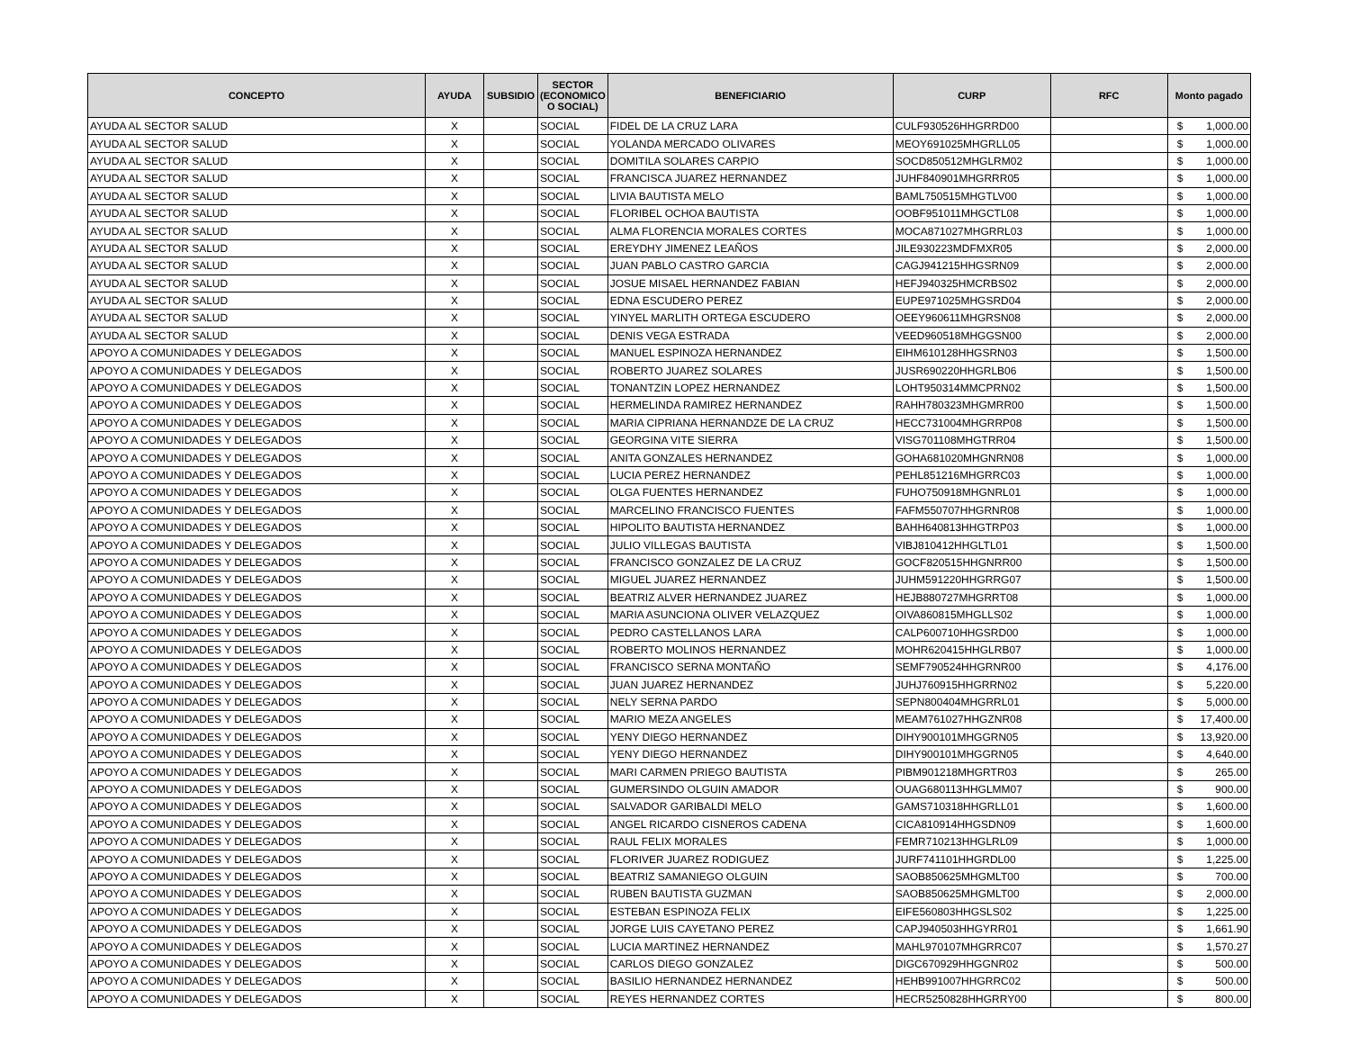| CONCEPTO | AYUDA | SUBSIDIO | SECTOR (ECONOMICO O SOCIAL) | BENEFICIARIO | CURP | RFC | Monto pagado |
| --- | --- | --- | --- | --- | --- | --- | --- |
| AYUDA AL SECTOR SALUD | X | | SOCIAL | FIDEL DE LA CRUZ LARA | CULF930526HHGRRD00 | | $ 1,000.00 |
| AYUDA AL SECTOR SALUD | X | | SOCIAL | YOLANDA MERCADO OLIVARES | MEOY691025MHGRLL05 | | $ 1,000.00 |
| AYUDA AL SECTOR SALUD | X | | SOCIAL | DOMITILA SOLARES CARPIO | SOCD850512MHGLRM02 | | $ 1,000.00 |
| AYUDA AL SECTOR SALUD | X | | SOCIAL | FRANCISCA JUAREZ HERNANDEZ | JUHF840901MHGRRR05 | | $ 1,000.00 |
| AYUDA AL SECTOR SALUD | X | | SOCIAL | LIVIA BAUTISTA MELO | BAML750515MHGTLV00 | | $ 1,000.00 |
| AYUDA AL SECTOR SALUD | X | | SOCIAL | FLORIBEL OCHOA BAUTISTA | OOBF951011MHGCTL08 | | $ 1,000.00 |
| AYUDA AL SECTOR SALUD | X | | SOCIAL | ALMA FLORENCIA MORALES CORTES | MOCA871027MHGRRL03 | | $ 1,000.00 |
| AYUDA AL SECTOR SALUD | X | | SOCIAL | EREYDHY JIMENEZ LEAÑOS | JILE930223MDFMXR05 | | $ 2,000.00 |
| AYUDA AL SECTOR SALUD | X | | SOCIAL | JUAN PABLO CASTRO GARCIA | CAGJ941215HHGSRN09 | | $ 2,000.00 |
| AYUDA AL SECTOR SALUD | X | | SOCIAL | JOSUE MISAEL HERNANDEZ FABIAN | HEFJ940325HMCRBS02 | | $ 2,000.00 |
| AYUDA AL SECTOR SALUD | X | | SOCIAL | EDNA ESCUDERO PEREZ | EUPE971025MHGSRD04 | | $ 2,000.00 |
| AYUDA AL SECTOR SALUD | X | | SOCIAL | YINYEL MARLITH ORTEGA ESCUDERO | OEEY960611MHGRSN08 | | $ 2,000.00 |
| AYUDA AL SECTOR SALUD | X | | SOCIAL | DENIS VEGA ESTRADA | VEED960518MHGGSN00 | | $ 2,000.00 |
| APOYO A COMUNIDADES Y DELEGADOS | X | | SOCIAL | MANUEL ESPINOZA HERNANDEZ | EIHM610128HHGSRN03 | | $ 1,500.00 |
| APOYO A COMUNIDADES Y DELEGADOS | X | | SOCIAL | ROBERTO JUAREZ SOLARES | JUSR690220HHGRLB06 | | $ 1,500.00 |
| APOYO A COMUNIDADES Y DELEGADOS | X | | SOCIAL | TONANTZIN LOPEZ HERNANDEZ | LOHT950314MMCPRN02 | | $ 1,500.00 |
| APOYO A COMUNIDADES Y DELEGADOS | X | | SOCIAL | HERMELINDA RAMIREZ HERNANDEZ | RAHH780323MHGMRR00 | | $ 1,500.00 |
| APOYO A COMUNIDADES Y DELEGADOS | X | | SOCIAL | MARIA CIPRIANA HERNANDZE DE LA CRUZ | HECC731004MHGRRP08 | | $ 1,500.00 |
| APOYO A COMUNIDADES Y DELEGADOS | X | | SOCIAL | GEORGINA VITE SIERRA | VISG701108MHGTRR04 | | $ 1,500.00 |
| APOYO A COMUNIDADES Y DELEGADOS | X | | SOCIAL | ANITA GONZALES HERNANDEZ | GOHA681020MHGNRN08 | | $ 1,000.00 |
| APOYO A COMUNIDADES Y DELEGADOS | X | | SOCIAL | LUCIA PEREZ HERNANDEZ | PEHL851216MHGRRC03 | | $ 1,000.00 |
| APOYO A COMUNIDADES Y DELEGADOS | X | | SOCIAL | OLGA FUENTES HERNANDEZ | FUHO750918MHGNRL01 | | $ 1,000.00 |
| APOYO A COMUNIDADES Y DELEGADOS | X | | SOCIAL | MARCELINO FRANCISCO FUENTES | FAFM550707HHGRNR08 | | $ 1,000.00 |
| APOYO A COMUNIDADES Y DELEGADOS | X | | SOCIAL | HIPOLITO BAUTISTA HERNANDEZ | BAHH640813HHGTRP03 | | $ 1,000.00 |
| APOYO A COMUNIDADES Y DELEGADOS | X | | SOCIAL | JULIO VILLEGAS BAUTISTA | VIBJ810412HHGLTL01 | | $ 1,500.00 |
| APOYO A COMUNIDADES Y DELEGADOS | X | | SOCIAL | FRANCISCO GONZALEZ DE LA CRUZ | GOCF820515HHGNRR00 | | $ 1,500.00 |
| APOYO A COMUNIDADES Y DELEGADOS | X | | SOCIAL | MIGUEL JUAREZ HERNANDEZ | JUHM591220HHGRRG07 | | $ 1,500.00 |
| APOYO A COMUNIDADES Y DELEGADOS | X | | SOCIAL | BEATRIZ ALVER HERNANDEZ JUAREZ | HEJB880727MHGRRT08 | | $ 1,000.00 |
| APOYO A COMUNIDADES Y DELEGADOS | X | | SOCIAL | MARIA ASUNCIONA OLIVER VELAZQUEZ | OIVA860815MHGLLS02 | | $ 1,000.00 |
| APOYO A COMUNIDADES Y DELEGADOS | X | | SOCIAL | PEDRO CASTELLANOS LARA | CALP600710HHGSRD00 | | $ 1,000.00 |
| APOYO A COMUNIDADES Y DELEGADOS | X | | SOCIAL | ROBERTO MOLINOS HERNANDEZ | MOHR620415HHGLRB07 | | $ 1,000.00 |
| APOYO A COMUNIDADES Y DELEGADOS | X | | SOCIAL | FRANCISCO SERNA MONTAÑO | SEMF790524HHGRNR00 | | $ 4,176.00 |
| APOYO A COMUNIDADES Y DELEGADOS | X | | SOCIAL | JUAN JUAREZ HERNANDEZ | JUHJ760915HHGRRN02 | | $ 5,220.00 |
| APOYO A COMUNIDADES Y DELEGADOS | X | | SOCIAL | NELY SERNA PARDO | SEPN800404MHGRRL01 | | $ 5,000.00 |
| APOYO A COMUNIDADES Y DELEGADOS | X | | SOCIAL | MARIO MEZA ANGELES | MEAM761027HHGZNR08 | | $ 17,400.00 |
| APOYO A COMUNIDADES Y DELEGADOS | X | | SOCIAL | YENY DIEGO HERNANDEZ | DIHY900101MHGGRN05 | | $ 13,920.00 |
| APOYO A COMUNIDADES Y DELEGADOS | X | | SOCIAL | YENY DIEGO HERNANDEZ | DIHY900101MHGGRN05 | | $ 4,640.00 |
| APOYO A COMUNIDADES Y DELEGADOS | X | | SOCIAL | MARI CARMEN PRIEGO BAUTISTA | PIBM901218MHGRTR03 | | $ 265.00 |
| APOYO A COMUNIDADES Y DELEGADOS | X | | SOCIAL | GUMERSINDO OLGUIN AMADOR | OUAG680113HHGLMM07 | | $ 900.00 |
| APOYO A COMUNIDADES Y DELEGADOS | X | | SOCIAL | SALVADOR GARIBALDI MELO | GAMS710318HHGRLL01 | | $ 1,600.00 |
| APOYO A COMUNIDADES Y DELEGADOS | X | | SOCIAL | ANGEL RICARDO CISNEROS CADENA | CICA810914HHGSDN09 | | $ 1,600.00 |
| APOYO A COMUNIDADES Y DELEGADOS | X | | SOCIAL | RAUL FELIX MORALES | FEMR710213HHGLRL09 | | $ 1,000.00 |
| APOYO A COMUNIDADES Y DELEGADOS | X | | SOCIAL | FLORIVER JUAREZ RODIGUEZ | JURF741101HHGRDL00 | | $ 1,225.00 |
| APOYO A COMUNIDADES Y DELEGADOS | X | | SOCIAL | BEATRIZ SAMANIEGO OLGUIN | SAOB850625MHGMLT00 | | $ 700.00 |
| APOYO A COMUNIDADES Y DELEGADOS | X | | SOCIAL | RUBEN BAUTISTA GUZMAN | SAOB850625MHGMLT00 | | $ 2,000.00 |
| APOYO A COMUNIDADES Y DELEGADOS | X | | SOCIAL | ESTEBAN ESPINOZA FELIX | EIFE560803HHGSLS02 | | $ 1,225.00 |
| APOYO A COMUNIDADES Y DELEGADOS | X | | SOCIAL | JORGE LUIS CAYETANO PEREZ | CAPJ940503HHGYRR01 | | $ 1,661.90 |
| APOYO A COMUNIDADES Y DELEGADOS | X | | SOCIAL | LUCIA MARTINEZ HERNANDEZ | MAHL970107MHGRRC07 | | $ 1,570.27 |
| APOYO A COMUNIDADES Y DELEGADOS | X | | SOCIAL | CARLOS DIEGO GONZALEZ | DIGC670929HHGGNR02 | | $ 500.00 |
| APOYO A COMUNIDADES Y DELEGADOS | X | | SOCIAL | BASILIO HERNANDEZ HERNANDEZ | HEHB991007HHGRRC02 | | $ 500.00 |
| APOYO A COMUNIDADES Y DELEGADOS | X | | SOCIAL | REYES HERNANDEZ CORTES | HECR5250828HHGRRY00 | | $ 800.00 |